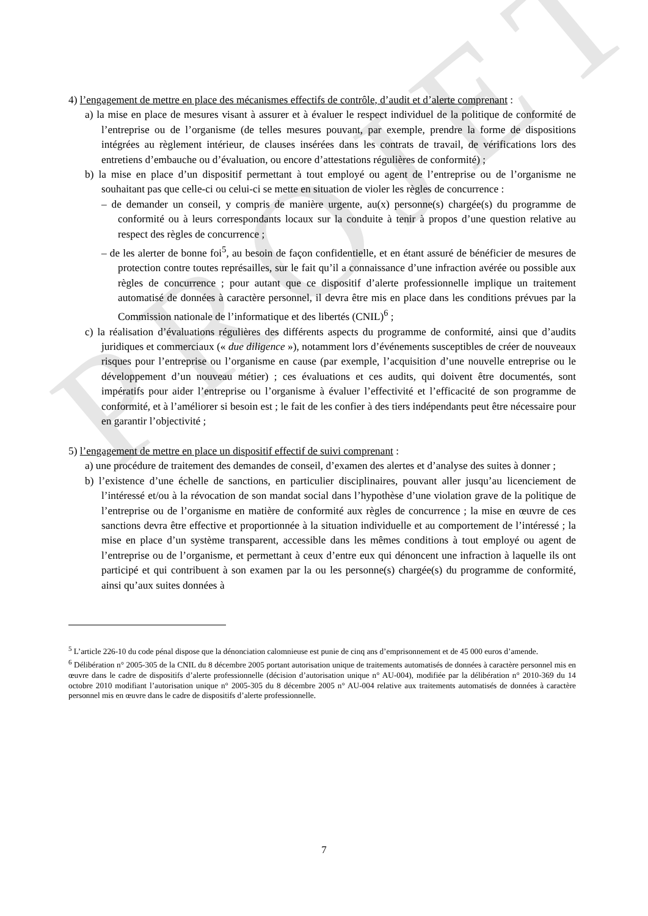PROJET
4) l’engagement de mettre en place des mécanismes effectifs de contrôle, d’audit et d’alerte comprenant :
a) la mise en place de mesures visant à assurer et à évaluer le respect individuel de la politique de conformité de l’entreprise ou de l’organisme (de telles mesures pouvant, par exemple, prendre la forme de dispositions intégrées au règlement intérieur, de clauses insérées dans les contrats de travail, de vérifications lors des entretiens d’embauche ou d’évaluation, ou encore d’attestations régulières de conformité) ;
b) la mise en place d’un dispositif permettant à tout employé ou agent de l’entreprise ou de l’organisme ne souhaitant pas que celle-ci ou celui-ci se mette en situation de violer les règles de concurrence :
– de demander un conseil, y compris de manière urgente, au(x) personne(s) chargée(s) du programme de conformité ou à leurs correspondants locaux sur la conduite à tenir à propos d’une question relative au respect des règles de concurrence ;
– de les alerter de bonne foi<sup>5</sup>, au besoin de façon confidentielle, et en étant assuré de bénéficier de mesures de protection contre toutes représailles, sur le fait qu’il a connaissance d’une infraction avérée ou possible aux règles de concurrence ; pour autant que ce dispositif d’alerte professionnelle implique un traitement automatisé de données à caractère personnel, il devra être mis en place dans les conditions prévues par la Commission nationale de l’informatique et des libertés (CNIL)<sup>6</sup> ;
c) la réalisation d’évaluations régulières des différents aspects du programme de conformité, ainsi que d’audits juridiques et commerciaux (« due diligence »), notamment lors d’événements susceptibles de créer de nouveaux risques pour l’entreprise ou l’organisme en cause (par exemple, l’acquisition d’une nouvelle entreprise ou le développement d’un nouveau métier) ; ces évaluations et ces audits, qui doivent être documentés, sont impératifs pour aider l’entreprise ou l’organisme à évaluer l’effectivité et l’efficacité de son programme de conformité, et à l’améliorer si besoin est ; le fait de les confier à des tiers indépendants peut être nécessaire pour en garantir l’objectivité ;
5) l’engagement de mettre en place un dispositif effectif de suivi comprenant :
a) une procédure de traitement des demandes de conseil, d’examen des alertes et d’analyse des suites à donner ;
b) l’existence d’une échelle de sanctions, en particulier disciplinaires, pouvant aller jusqu’au licenciement de l’intéressé et/ou à la révocation de son mandat social dans l’hypothèse d’une violation grave de la politique de l’entreprise ou de l’organisme en matière de conformité aux règles de concurrence ; la mise en œuvre de ces sanctions devra être effective et proportionnée à la situation individuelle et au comportement de l’intéressé ; la mise en place d’un système transparent, accessible dans les mêmes conditions à tout employé ou agent de l’entreprise ou de l’organisme, et permettant à ceux d’entre eux qui dénoncent une infraction à laquelle ils ont participé et qui contribuent à son examen par la ou les personne(s) chargée(s) du programme de conformité, ainsi qu’aux suites données à
<sup>5</sup> L’article 226-10 du code pénal dispose que la dénonciation calomnieuse est punie de cinq ans d’emprisonnement et de 45 000 euros d’amende.
<sup>6</sup> Délibération n° 2005-305 de la CNIL du 8 décembre 2005 portant autorisation unique de traitements automatisés de données à caractère personnel mis en œuvre dans le cadre de dispositifs d’alerte professionnelle (décision d’autorisation unique n° AU-004), modifiée par la délibération n° 2010-369 du 14 octobre 2010 modifiant l’autorisation unique n° 2005-305 du 8 décembre 2005 n° AU-004 relative aux traitements automatisés de données à caractère personnel mis en œuvre dans le cadre de dispositifs d’alerte professionnelle.
7